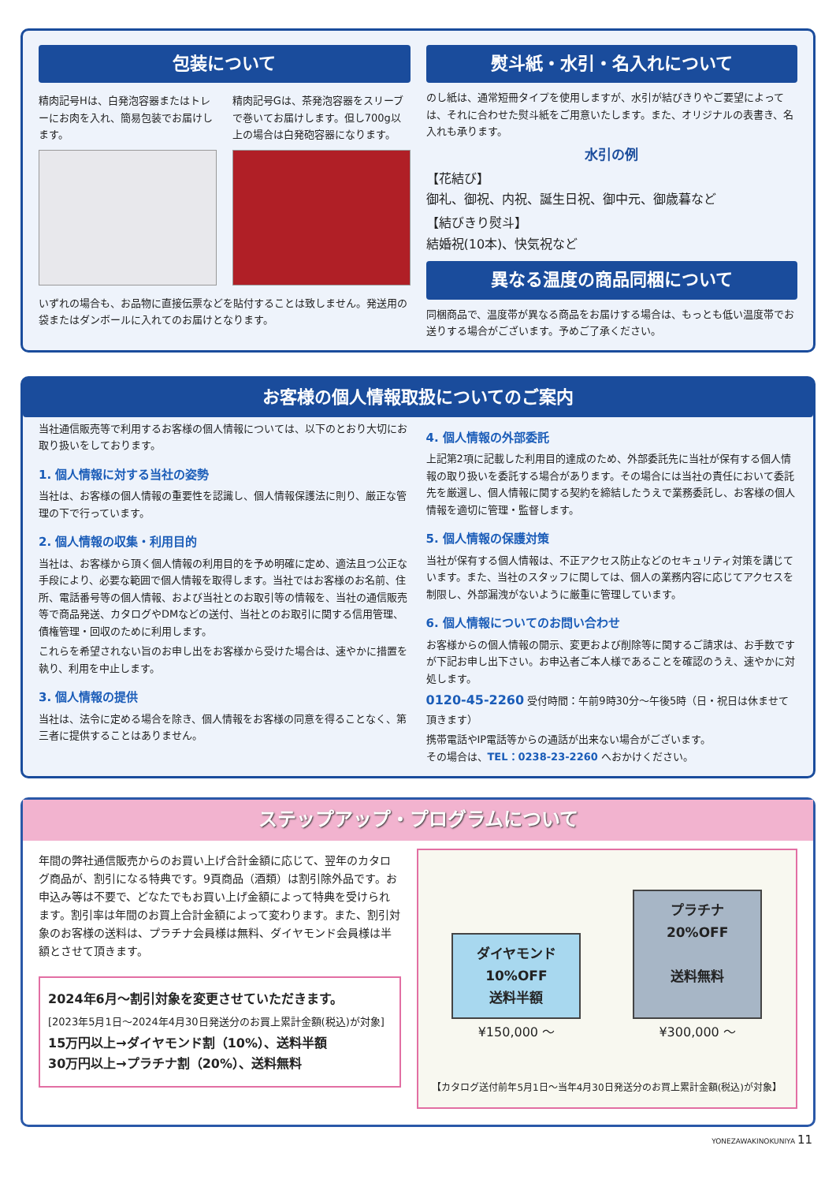包装について
精肉記号Hは、白発泡容器またはトレーにお肉を入れ、簡易包装でお届けします。
精肉記号Gは、茶発泡容器をスリーブで巻いてお届けします。但し700g以上の場合は白発砲容器になります。
いずれの場合も、お品物に直接伝票などを貼付することは致しません。発送用の袋またはダンボールに入れてのお届けとなります。
熨斗紙・水引・名入れについて
のし紙は、通常短冊タイプを使用しますが、水引が結びきりやご要望によっては、それに合わせた熨斗紙をご用意いたします。また、オリジナルの表書き、名入れも承ります。
水引の例
【花結び】
御礼、御祝、内祝、誕生日祝、御中元、御歳暮など
【結びきり熨斗】
結婚祝(10本)、快気祝など
異なる温度の商品同梱について
同梱商品で、温度帯が異なる商品をお届けする場合は、もっとも低い温度帯でお送りする場合がございます。予めご了承ください。
お客様の個人情報取扱についてのご案内
当社通信販売等で利用するお客様の個人情報については、以下のとおり大切にお取り扱いをしております。
1. 個人情報に対する当社の姿勢
当社は、お客様の個人情報の重要性を認識し、個人情報保護法に則り、厳正な管理の下で行っています。
2. 個人情報の収集・利用目的
当社は、お客様から頂く個人情報の利用目的を予め明確に定め、適法且つ公正な手段により、必要な範囲で個人情報を取得します。当社ではお客様のお名前、住所、電話番号等の個人情報、および当社とのお取引等の情報を、当社の通信販売等で商品発送、カタログやDMなどの送付、当社とのお取引に関する信用管理、債権管理・回収のために利用します。
これらを希望されない旨のお申し出をお客様から受けた場合は、速やかに措置を執り、利用を中止します。
3. 個人情報の提供
当社は、法令に定める場合を除き、個人情報をお客様の同意を得ることなく、第三者に提供することはありません。
4. 個人情報の外部委託
上記第2項に記載した利用目的達成のため、外部委託先に当社が保有する個人情報の取り扱いを委託する場合があります。その場合には当社の責任において委託先を厳選し、個人情報に関する契約を締結したうえで業務委託し、お客様の個人情報を適切に管理・監督します。
5. 個人情報の保護対策
当社が保有する個人情報は、不正アクセス防止などのセキュリティ対策を講じています。また、当社のスタッフに関しては、個人の業務内容に応じてアクセスを制限し、外部漏洩がないように厳重に管理しています。
6. 個人情報についてのお問い合わせ
お客様からの個人情報の開示、変更および削除等に関するご請求は、お手数ですが下記お申し出下さい。お申込者ご本人様であることを確認のうえ、速やかに対処します。
0120-45-2260 受付時間：午前9時30分～午後5時（日・祝日は休ませて頂きます）
携帯電話やIP電話等からの通話が出来ない場合がございます。
その場合は、TEL：0238-23-2260 へおかけください。
ステップアップ・プログラムについて
年間の弊社通信販売からのお買い上げ合計金額に応じて、翌年のカタログ商品が、割引になる特典です。9頁商品（酒類）は割引除外品です。お申込み等は不要で、どなたでもお買い上げ金額によって特典を受けられます。割引率は年間のお買上合計金額によって変わります。また、割引対象のお客様の送料は、プラチナ会員様は無料、ダイヤモンド会員様は半額とさせて頂きます。
2024年6月～割引対象を変更させていただきます。
[2023年5月1日～2024年4月30日発送分のお買上累計金額(税込)が対象]
15万円以上→ダイヤモンド割（10%）、送料半額
30万円以上→プラチナ割（20%）、送料無料
ダイヤモンド
10%OFF
送料半額
¥150,000 ～
プラチナ
20%OFF
送料無料
¥300,000 ～
【カタログ送付前年5月1日～当年4月30日発送分のお買上累計金額(税込)が対象】
YONEZAWAKINOKUNIYA 11